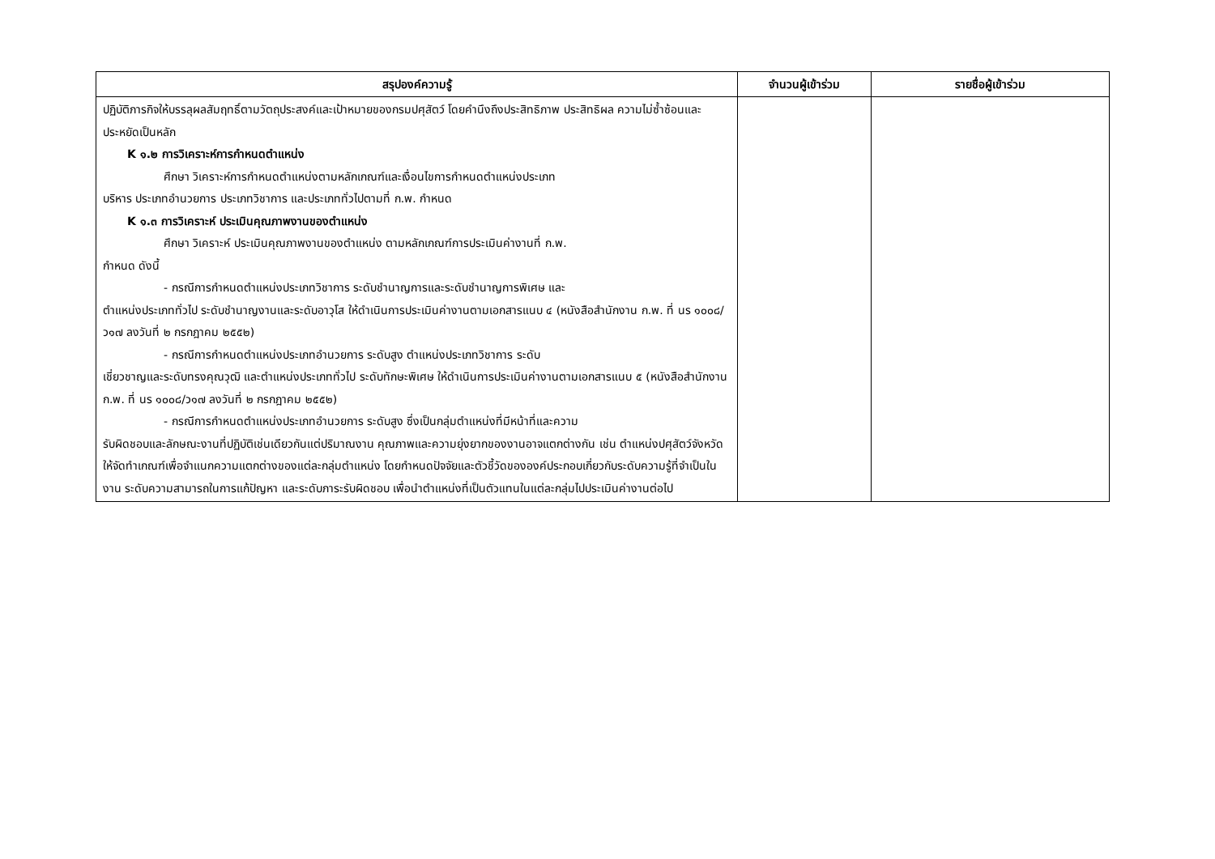| สรุปองค์ความรู้ | จำนวนผู้เข้าร่วม | รายชื่อผู้เข้าร่วม |
| --- | --- | --- |
| ปฏิบัติภารกิจให้บรรลุผลสัมฤทธิ์ตามวัตถุประสงค์และเป้าหมายของกรมปศุสัตว์ โดยคำนึงถึงประสิทธิภาพ ประสิทธิผล ความไม่ซ้ำซ้อนและประหยัดเป็นหลัก K ๑.๒ การวิเคราะห์การกำหนดตำแหน่ง ศึกษา วิเคราะห์การกำหนดตำแหน่งตามหลักเกณฑ์และเงื่อนไขการกำหนดตำแหน่งประเภท บริหาร ประเภทอำนวยการ ประเภทวิชาการ และประเภททั่วไปตามที่ ก.พ. กำหนด K ๑.๓ การวิเคราะห์ ประเมินคุณภาพงานของตำแหน่ง ศึกษา วิเคราะห์ ประเมินคุณภาพงานของตำแหน่ง ตามหลักเกณฑ์การประเมินค่างานที่ ก.พ. กำหนด ดังนี้ - กรณีการกำหนดตำแหน่งประเภทวิชาการ ระดับชำนาญการและระดับชำนาญการพิเศษ และ ตำแหน่งประเภททั่วไป ระดับชำนาญงานและระดับอาวุโส ให้ดำเนินการประเมินค่างานตามเอกสารแนบ ๔ (หนังสือสำนักงาน ก.พ. ที่ นร ๑๐๐๘/ว๑๗ ลงวันที่ ๒ กรกฎาคม ๒๕๕๒) - กรณีการกำหนดตำแหน่งประเภทอำนวยการ ระดับสูง ตำแหน่งประเภทวิชาการ ระดับ เชี่ยวชาญและระดับทรงคุณวุฒิ และตำแหน่งประเภททั่วไป ระดับทักษะพิเศษ ให้ดำเนินการประเมินค่างานตามเอกสารแนบ ๕ (หนังสือสำนักงาน ก.พ. ที่ นร ๑๐๐๘/ว๑๗ ลงวันที่ ๒ กรกฎาคม ๒๕๕๒) - กรณีการกำหนดตำแหน่งประเภทอำนวยการ ระดับสูง ซึ่งเป็นกลุ่มตำแหน่งที่มีหน้าที่และความ รับผิดชอบและลักษณะงานที่ปฏิบัติเช่นเดียวกันแต่ปริมาณงาน คุณภาพและความยุ่งยากของงานอาจแตกต่างกัน เช่น ตำแหน่งปศุสัตว์จังหวัด ให้จัดทำเกณฑ์เพื่อจำแนกความแตกต่างของแต่ละกลุ่มตำแหน่ง โดยกำหนดปัจจัยและตัวชี้วัดขององค์ประกอบเกี่ยวกับระดับความรู้ที่จำเป็นในงาน ระดับความสามารถในการแก้ปัญหา และระดับภาระรับผิดชอบ เพื่อนำตำแหน่งที่เป็นตัวแทนในแต่ละกลุ่มไปประเมินค่างานต่อไป | | |